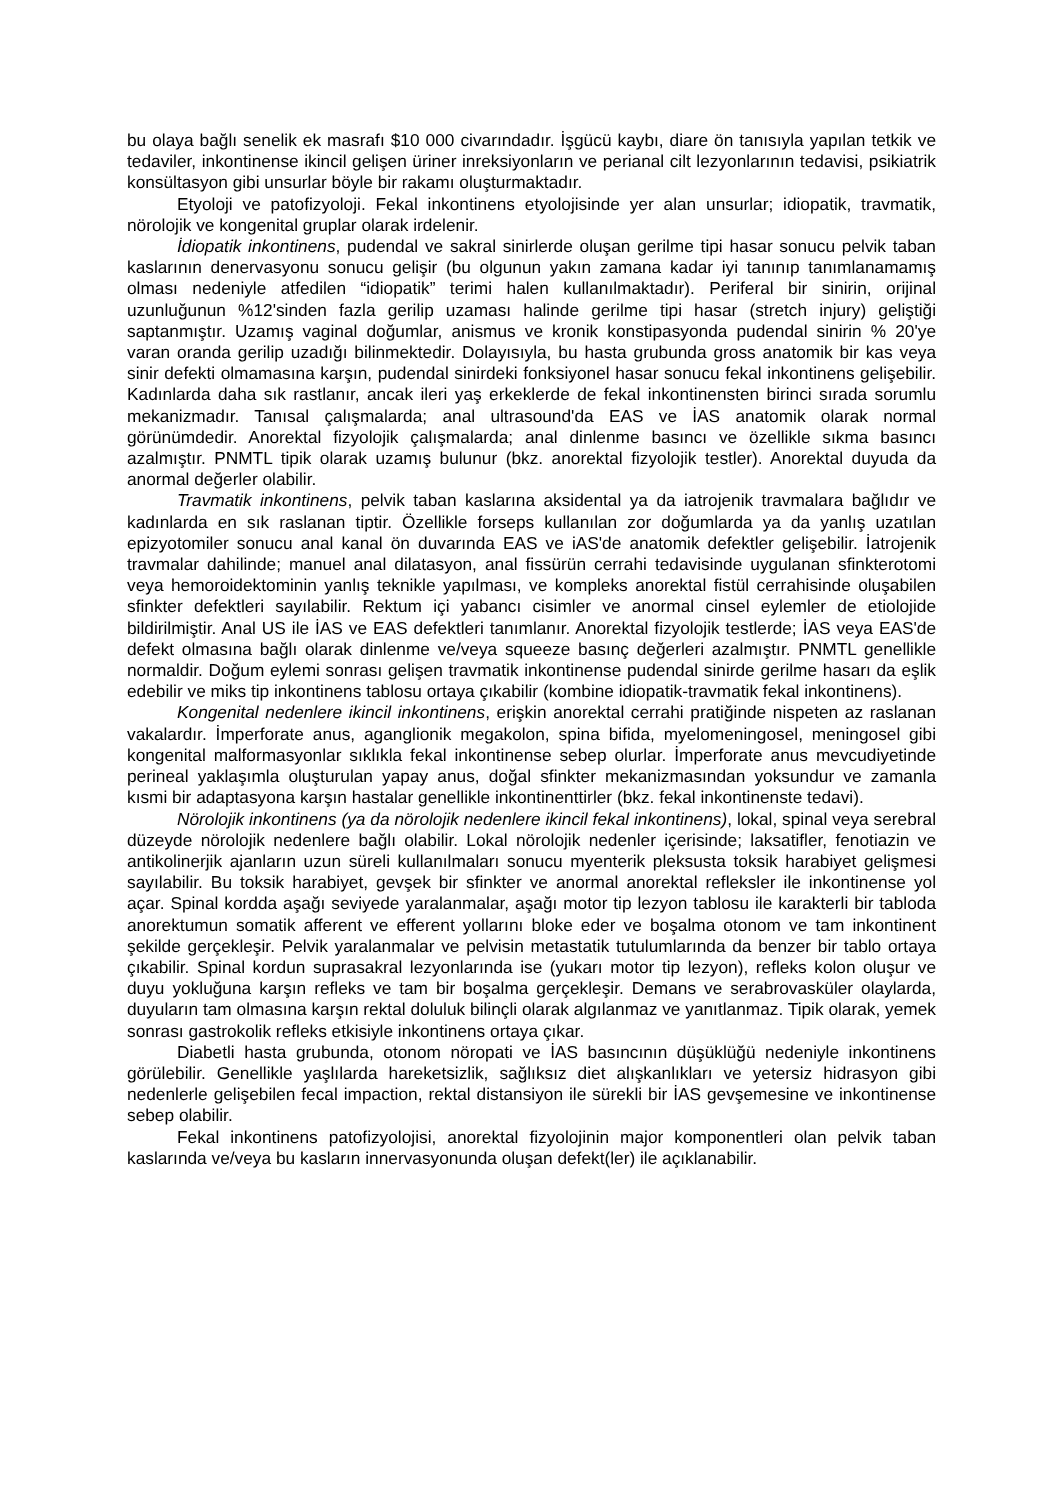bu olaya bağlı senelik ek masrafı $10 000 civarındadır. İşgücü kaybı, diare ön tanısıyla yapılan tetkik ve tedaviler, inkontinense ikincil gelişen üriner inreksiyonların ve perianal cilt lezyonlarının tedavisi, psikiatrik konsültasyon gibi unsurlar böyle bir rakamı oluşturmaktadır.
Etyoloji ve patofizyoloji. Fekal inkontinens etyolojisinde yer alan unsurlar; idiopatik, travmatik, nörolojik ve kongenital gruplar olarak irdelenir.
İdiopatik inkontinens, pudendal ve sakral sinirlerde oluşan gerilme tipi hasar sonucu pelvik taban kaslarının denervasyonu sonucu gelişir (bu olgunun yakın zamana kadar iyi tanınıp tanımlanamamış olması nedeniyle atfedilen “idiopatik” terimi halen kullanılmaktadır). Periferal bir sinirin, orijinal uzunluğunun %12'sinden fazla gerilip uzaması halinde gerilme tipi hasar (stretch injury) geliştiği saptanmıştır. Uzamış vaginal doğumlar, anismus ve kronik konstipasyonda pudendal sinirin % 20'ye varan oranda gerilip uzadığı bilinmektedir. Dolayısıyla, bu hasta grubunda gross anatomik bir kas veya sinir defekti olmamasına karşın, pudendal sinirdeki fonksiyonel hasar sonucu fekal inkontinens gelişebilir. Kadınlarda daha sık rastlanır, ancak ileri yaş erkeklerde de fekal inkontinensten birinci sırada sorumlu mekanizmadır. Tanısal çalışmalarda; anal ultrasound'da EAS ve İAS anatomik olarak normal görünümdedir. Anorektal fizyolojik çalışmalarda; anal dinlenme basıncı ve özellikle sıkma basıncı azalmıştır. PNMTL tipik olarak uzamış bulunur (bkz. anorektal fizyolojik testler). Anorektal duyuda da anormal değerler olabilir.
Travmatik inkontinens, pelvik taban kaslarına aksidental ya da iatrojenik travmalara bağlıdır ve kadınlarda en sık raslanan tiptir. Özellikle forseps kullanılan zor doğumlarda ya da yanlış uzatılan epizyotomiler sonucu anal kanal ön duvarında EAS ve iAS'de anatomik defektler gelişebilir. İatrojenik travmalar dahilinde; manuel anal dilatasyon, anal fissürün cerrahi tedavisinde uygulanan sfinkterotomi veya hemoroidektominin yanlış teknikle yapılması, ve kompleks anorektal fistül cerrahisinde oluşabilen sfinkter defektleri sayılabilir. Rektum içi yabancı cisimler ve anormal cinsel eylemler de etiolojide bildirilmiştir. Anal US ile İAS ve EAS defektleri tanımlanır. Anorektal fizyolojik testlerde; İAS veya EAS'de defekt olmasına bağlı olarak dinlenme ve/veya squeeze basınç değerleri azalmıştır. PNMTL genellikle normaldir. Doğum eylemi sonrası gelişen travmatik inkontinense pudendal sinirde gerilme hasarı da eşlik edebilir ve miks tip inkontinens tablosu ortaya çıkabilir (kombine idiopatik-travmatik fekal inkontinens).
Kongenital nedenlere ikincil inkontinens, erişkin anorektal cerrahi pratiğinde nispeten az raslanan vakalardır. İmperforate anus, aganglionik megakolon, spina bifida, myelomeningosel, meningosel gibi kongenital malformasyonlar sıklıkla fekal inkontinense sebep olurlar. İmperforate anus mevcudiyetinde perineal yaklaşımla oluşturulan yapay anus, doğal sfinkter mekanizmasından yoksundur ve zamanla kısmi bir adaptasyona karşın hastalar genellikle inkontinenttirler (bkz. fekal inkontinenste tedavi).
Nörolojik inkontinens (ya da nörolojik nedenlere ikincil fekal inkontinens), lokal, spinal veya serebral düzeyde nörolojik nedenlere bağlı olabilir. Lokal nörolojik nedenler içerisinde; laksatifler, fenotiazin ve antikolinerjik ajanların uzun süreli kullanılmaları sonucu myenterik pleksusta toksik harabiyet gelişmesi sayılabilir. Bu toksik harabiyet, gevşek bir sfinkter ve anormal anorektal refleksler ile inkontinense yol açar. Spinal kordda aşağı seviyede yaralanmalar, aşağı motor tip lezyon tablosu ile karakterli bir tabloda anorektumun somatik afferent ve efferent yollarını bloke eder ve boşalma otonom ve tam inkontinent şekilde gerçekleşir. Pelvik yaralanmalar ve pelvisin metastatik tutulumlarında da benzer bir tablo ortaya çıkabilir. Spinal kordun suprasakral lezyonlarında ise (yukarı motor tip lezyon), refleks kolon oluşur ve duyu yokluğuna karşın refleks ve tam bir boşalma gerçekleşir. Demans ve serabrovasküler olaylarda, duyuların tam olmasına karşın rektal doluluk bilinçli olarak algılanmaz ve yanıtlanmaz. Tipik olarak, yemek sonrası gastrokolik refleks etkisiyle inkontinens ortaya çıkar.
Diabetli hasta grubunda, otonom nöropati ve İAS basıncının düşüklüğü nedeniyle inkontinens görülebilir. Genellikle yaşlılarda hareketsizlik, sağlıksız diet alışkanlıkları ve yetersiz hidrasyon gibi nedenlerle gelişebilen fecal impaction, rektal distansiyon ile sürekli bir İAS gevşemesine ve inkontinense sebep olabilir.
Fekal inkontinens patofizyolojisi, anorektal fizyolojinin major komponentleri olan pelvik taban kaslarında ve/veya bu kasların innervasyonunda oluşan defekt(ler) ile açıklanabilir.